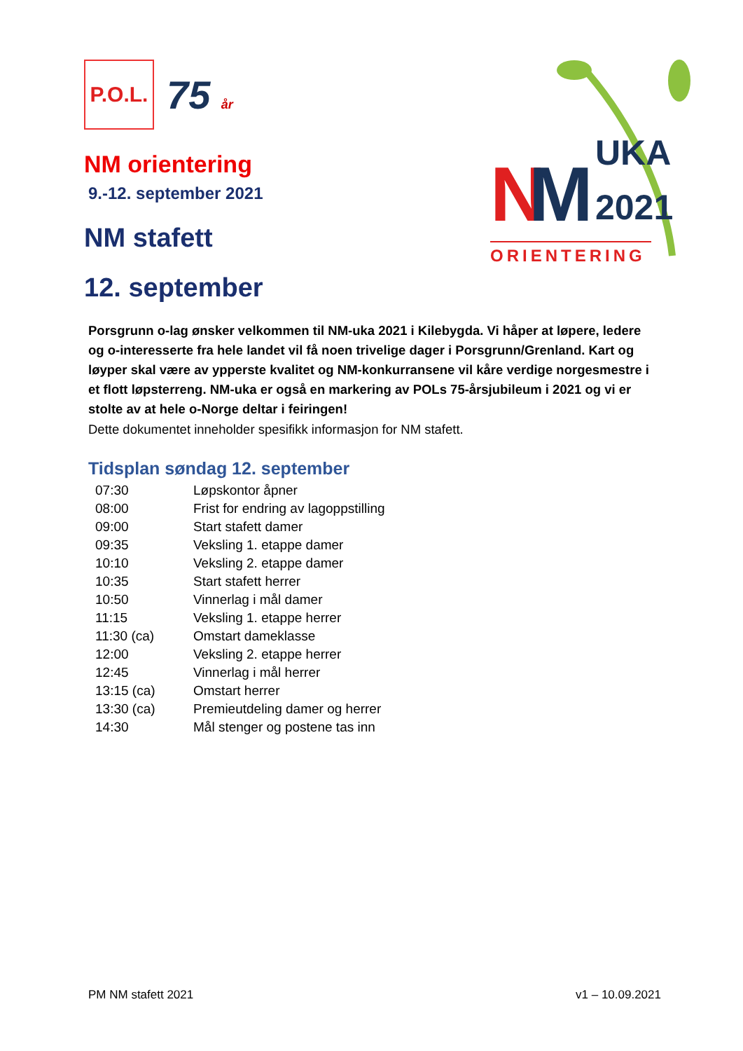P.O.L.
75 år
NM orientering
9.-12. september 2021
NM stafett
12. september
N
M
UKA
2021
ORIENTERING
Porsgrunn o-lag ønsker velkommen til NM-uka 2021 i Kilebygda. Vi håper at løpere, ledere og o-interesserte fra hele landet vil få noen trivelige dager i Porsgrunn/Grenland. Kart og løyper skal være av ypperste kvalitet og NM-konkurransene vil kåre verdige norgesmestre i et flott løpsterreng. NM-uka er også en markering av POLs 75-årsjubileum i 2021 og vi er stolte av at hele o-Norge deltar i feiringen!
Dette dokumentet inneholder spesifikk informasjon for NM stafett.
Tidsplan søndag 12. september
| 07:30 | Løpskontor åpner |
| 08:00 | Frist for endring av lagoppstilling |
| 09:00 | Start stafett damer |
| 09:35 | Veksling 1. etappe damer |
| 10:10 | Veksling 2. etappe damer |
| 10:35 | Start stafett herrer |
| 10:50 | Vinnerlag i mål damer |
| 11:15 | Veksling 1. etappe herrer |
| 11:30 (ca) | Omstart dameklasse |
| 12:00 | Veksling 2. etappe herrer |
| 12:45 | Vinnerlag i mål herrer |
| 13:15 (ca) | Omstart herrer |
| 13:30 (ca) | Premieutdeling damer og herrer |
| 14:30 | Mål stenger og postene tas inn |
PM NM stafett 2021 v1 – 10.09.2021